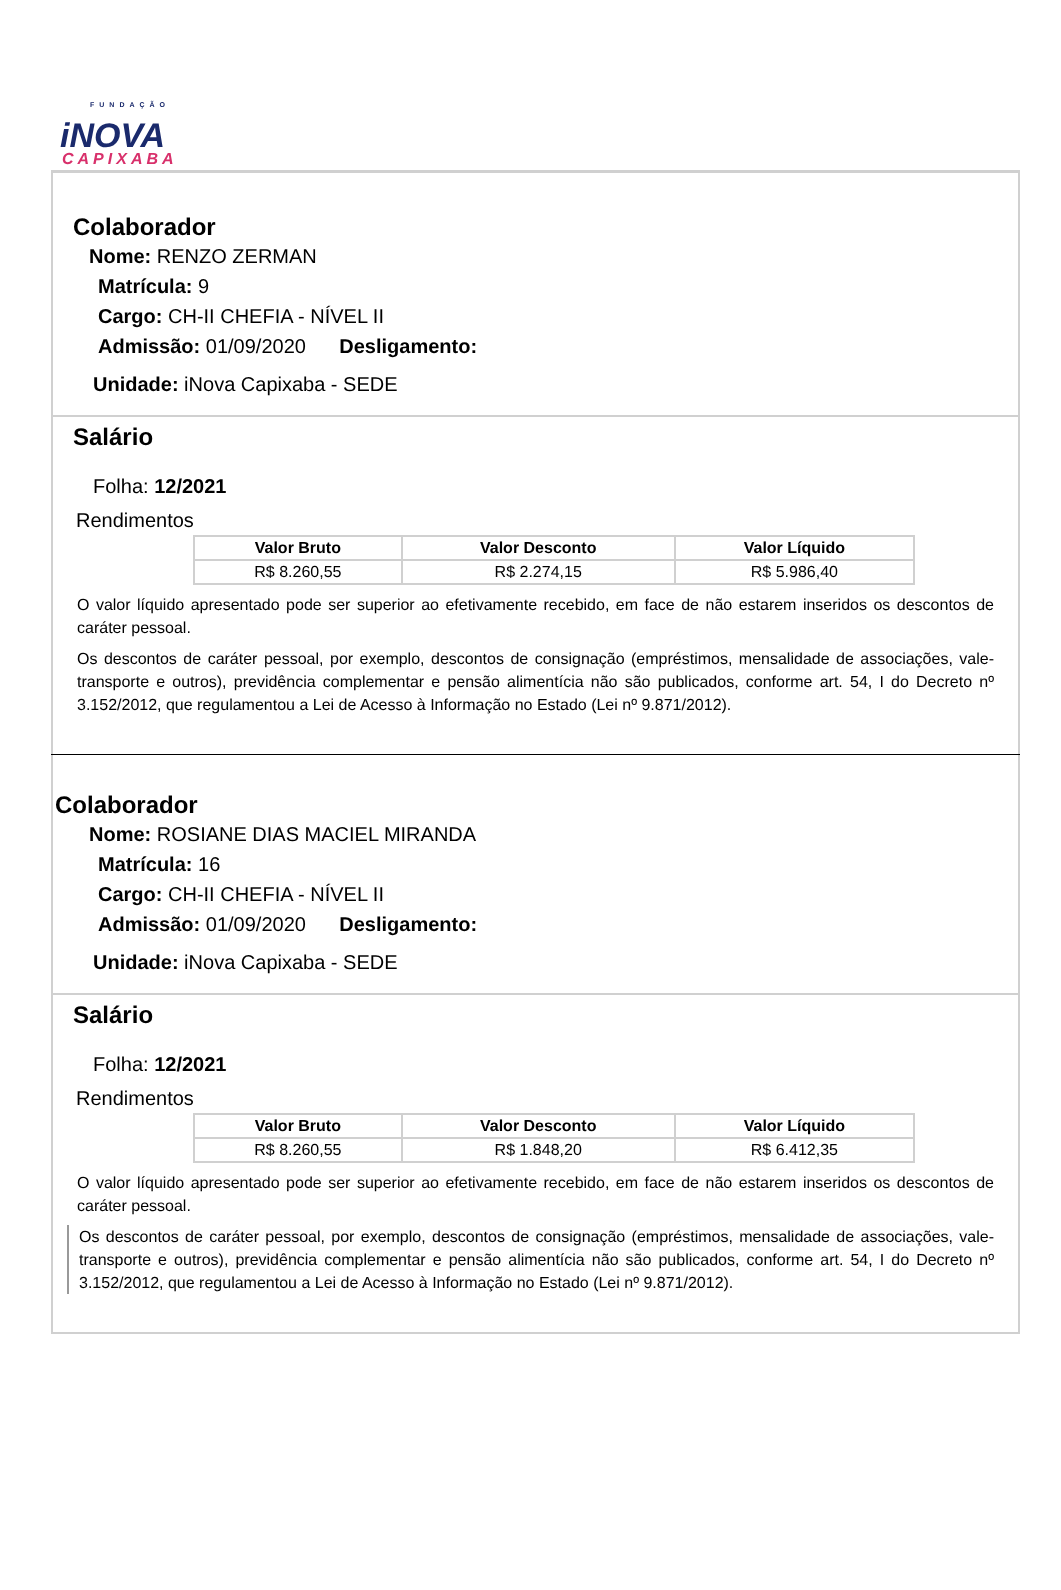FUNDAÇÃO
iNOVA
CAPIXABA
Colaborador
Nome: RENZO ZERMAN
Matrícula: 9
Cargo: CH-II CHEFIA - NÍVEL II
Admissão: 01/09/2020 Desligamento:
Unidade: iNova Capixaba - SEDE
Salário
Folha: 12/2021
Rendimentos
| Valor Bruto | Valor Desconto | Valor Líquido |
| --- | --- | --- |
| R$ 8.260,55 | R$ 2.274,15 | R$ 5.986,40 |
O valor líquido apresentado pode ser superior ao efetivamente recebido, em face de não estarem inseridos os descontos de caráter pessoal.
Os descontos de caráter pessoal, por exemplo, descontos de consignação (empréstimos, mensalidade de associações, vale-transporte e outros), previdência complementar e pensão alimentícia não são publicados, conforme art. 54, I do Decreto nº 3.152/2012, que regulamentou a Lei de Acesso à Informação no Estado (Lei nº 9.871/2012).
Colaborador
Nome: ROSIANE DIAS MACIEL MIRANDA
Matrícula: 16
Cargo: CH-II CHEFIA - NÍVEL II
Admissão: 01/09/2020 Desligamento:
Unidade: iNova Capixaba - SEDE
Salário
Folha: 12/2021
Rendimentos
| Valor Bruto | Valor Desconto | Valor Líquido |
| --- | --- | --- |
| R$ 8.260,55 | R$ 1.848,20 | R$ 6.412,35 |
O valor líquido apresentado pode ser superior ao efetivamente recebido, em face de não estarem inseridos os descontos de caráter pessoal.
Os descontos de caráter pessoal, por exemplo, descontos de consignação (empréstimos, mensalidade de associações, vale-transporte e outros), previdência complementar e pensão alimentícia não são publicados, conforme art. 54, I do Decreto nº 3.152/2012, que regulamentou a Lei de Acesso à Informação no Estado (Lei nº 9.871/2012).